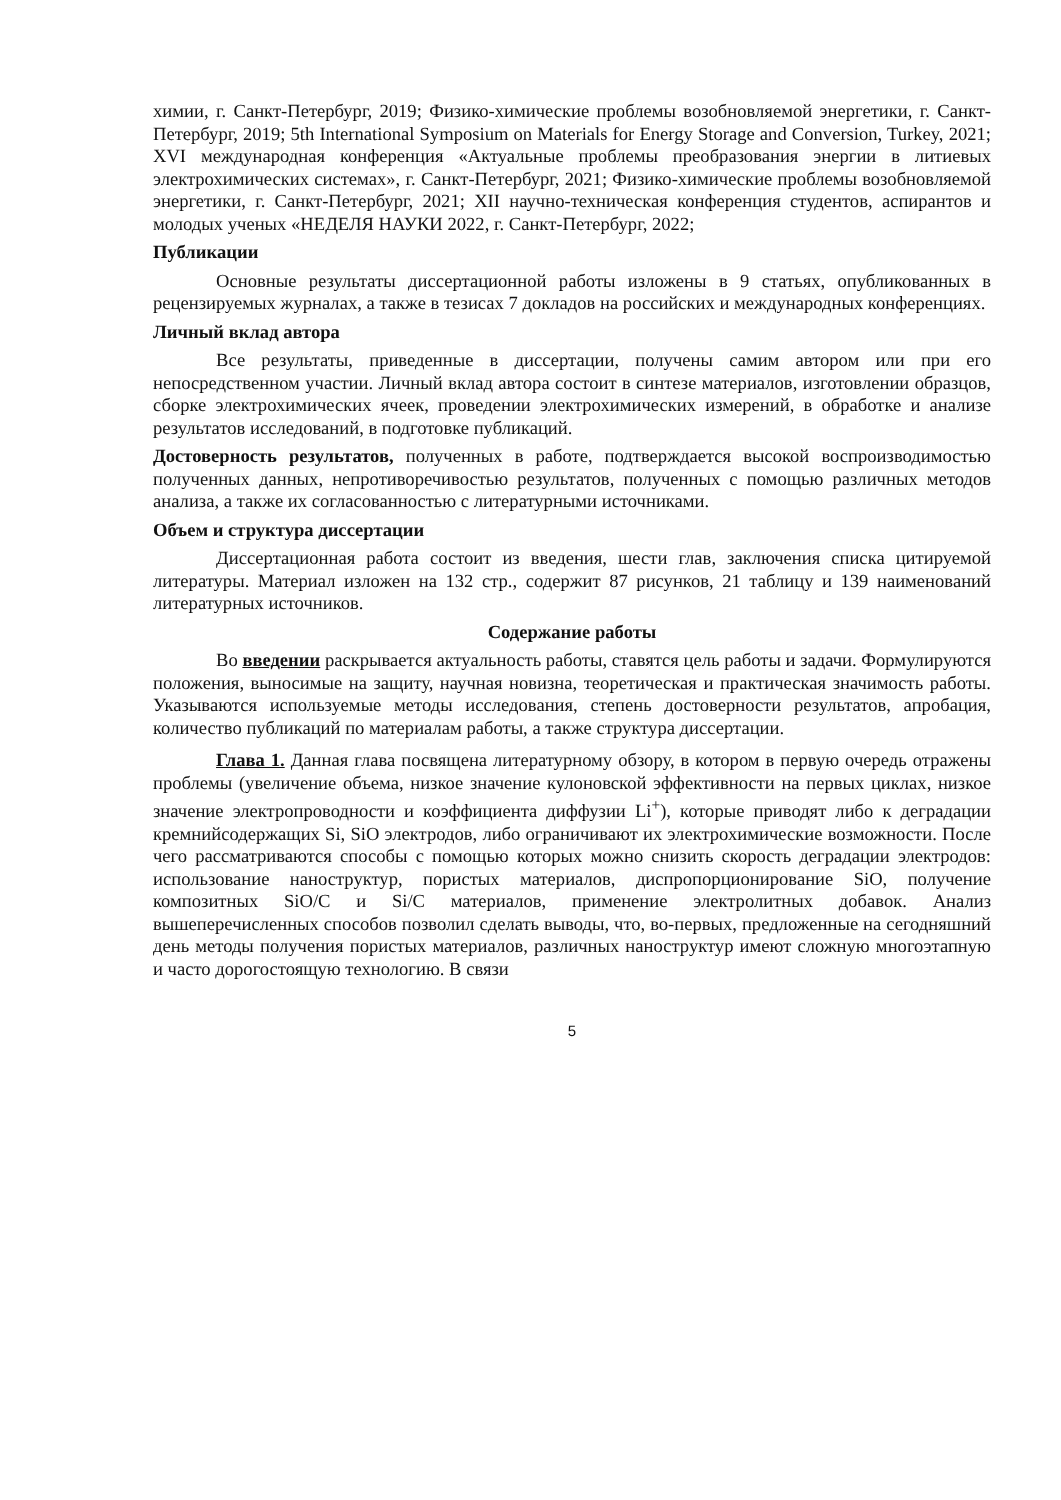химии, г. Санкт-Петербург, 2019; Физико-химические проблемы возобновляемой энергетики, г. Санкт-Петербург, 2019; 5th International Symposium on Materials for Energy Storage and Conversion, Turkey, 2021; XVI международная конференция «Актуальные проблемы преобразования энергии в литиевых электрохимических системах», г. Санкт-Петербург, 2021; Физико-химические проблемы возобновляемой энергетики, г. Санкт-Петербург, 2021; XII научно-техническая конференция студентов, аспирантов и молодых ученых «НЕДЕЛЯ НАУКИ 2022, г. Санкт-Петербург, 2022;
Публикации
Основные результаты диссертационной работы изложены в 9 статьях, опубликованных в рецензируемых журналах, а также в тезисах 7 докладов на российских и международных конференциях.
Личный вклад автора
Все результаты, приведенные в диссертации, получены самим автором или при его непосредственном участии. Личный вклад автора состоит в синтезе материалов, изготовлении образцов, сборке электрохимических ячеек, проведении электрохимических измерений, в обработке и анализе результатов исследований, в подготовке публикаций.
Достоверность результатов, полученных в работе, подтверждается высокой воспроизводимостью полученных данных, непротиворечивостью результатов, полученных с помощью различных методов анализа, а также их согласованностью с литературными источниками.
Объем и структура диссертации
Диссертационная работа состоит из введения, шести глав, заключения списка цитируемой литературы. Материал изложен на 132 стр., содержит 87 рисунков, 21 таблицу и 139 наименований литературных источников.
Содержание работы
Во введении раскрывается актуальность работы, ставятся цель работы и задачи. Формулируются положения, выносимые на защиту, научная новизна, теоретическая и практическая значимость работы. Указываются используемые методы исследования, степень достоверности результатов, апробация, количество публикаций по материалам работы, а также структура диссертации.
Глава 1. Данная глава посвящена литературному обзору, в котором в первую очередь отражены проблемы (увеличение объема, низкое значение кулоновской эффективности на первых циклах, низкое значение электропроводности и коэффициента диффузии Li<sup>+</sup>), которые приводят либо к деградации кремнийсодержащих Si, SiO электродов, либо ограничивают их электрохимические возможности. После чего рассматриваются способы с помощью которых можно снизить скорость деградации электродов: использование наноструктур, пористых материалов, диспропорционирование SiO, получение композитных SiO/C и Si/C материалов, применение электролитных добавок. Анализ вышеперечисленных способов позволил сделать выводы, что, во-первых, предложенные на сегодняшний день методы получения пористых материалов, различных наноструктур имеют сложную многоэтапную и часто дорогостоящую технологию. В связи
5